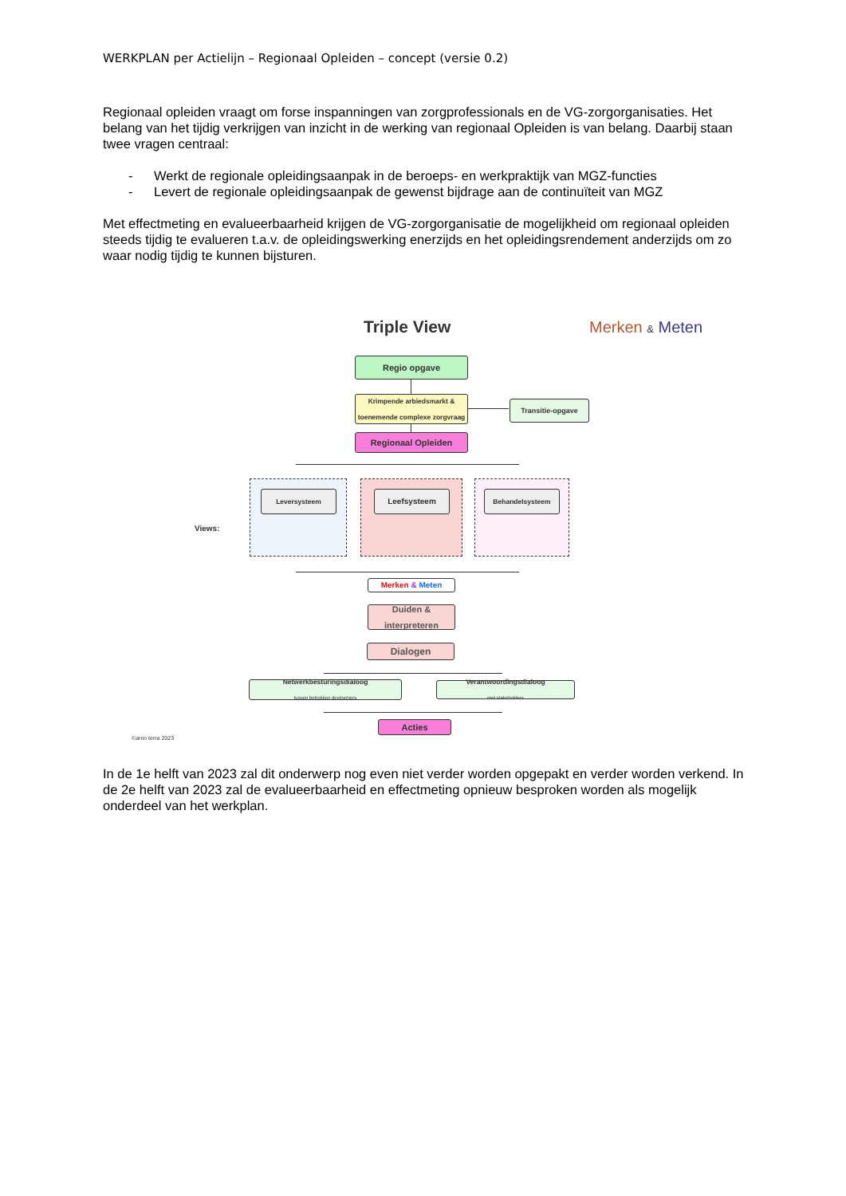WERKPLAN per Actielijn – Regionaal Opleiden – concept (versie 0.2)
Regionaal opleiden vraagt om forse inspanningen van zorgprofessionals en de VG-zorgorganisaties. Het belang van het tijdig verkrijgen van inzicht in de werking van regionaal Opleiden is van belang. Daarbij staan twee vragen centraal:
- Werkt de regionale opleidingsaanpak in de beroeps- en werkpraktijk van MGZ-functies
- Levert de regionale opleidingsaanpak de gewenst bijdrage aan de continuïteit van MGZ
Met effectmeting en evalueerbaarheid krijgen de VG-zorgorganisatie de mogelijkheid om regionaal opleiden steeds tijdig te evalueren t.a.v. de opleidingswerking enerzijds en het opleidingsrendement anderzijds om zo waar nodig tijdig te kunnen bijsturen.
Triple View Merken & Meten
Regio opgave
Krimpende arbiedsmarkt & toenemende complexe zorgvraag
Transitie-opgave
Regionaal Opleiden
Views:
Leversysteem Leefsysteem Behandelsysteem
Merken & Meten
Duiden & interpreteren
Dialogen
Netwerkbesturingsdialoog
tussen betrokken deelnemers
Verantwoordingsdialoog
met stakeholders
Acties
©arno terra 2023
In de 1e helft van 2023 zal dit onderwerp nog even niet verder worden opgepakt en verder worden verkend. In de 2e helft van 2023 zal de evalueerbaarheid en effectmeting opnieuw besproken worden als mogelijk onderdeel van het werkplan.